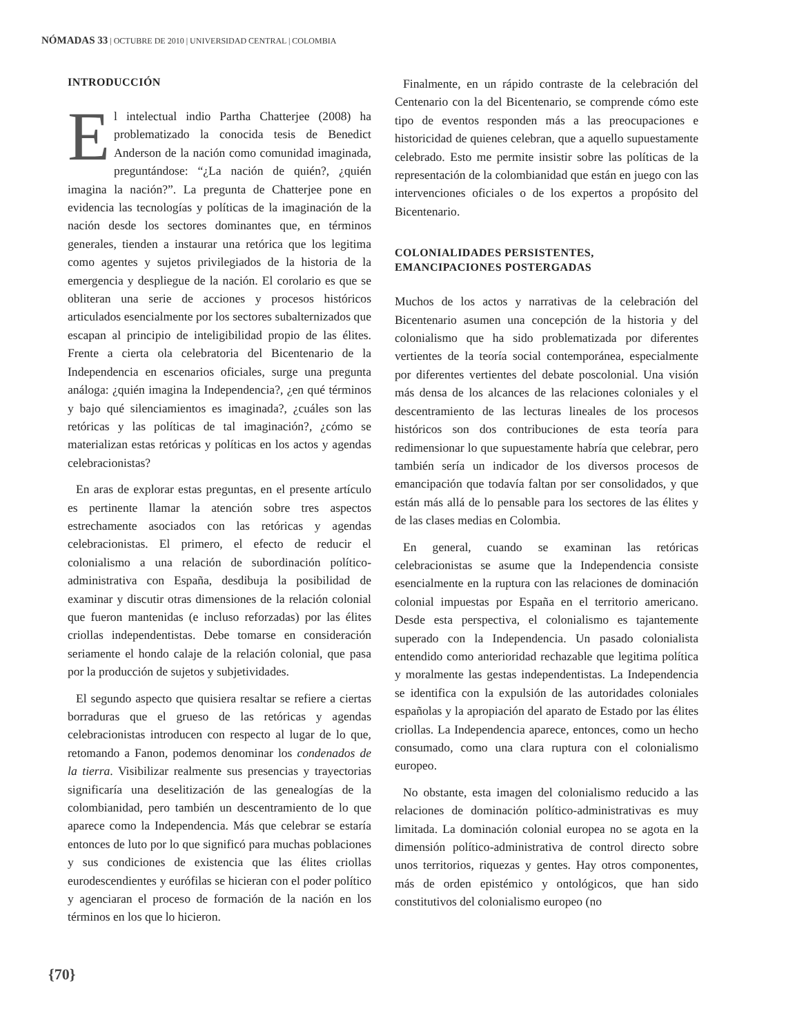NÓMADAS 33 | OCTUBRE DE 2010 | UNIVERSIDAD CENTRAL | COLOMBIA
INTRODUCCIÓN
El intelectual indio Partha Chatterjee (2008) ha problematizado la conocida tesis de Benedict Anderson de la nación como comunidad imaginada, preguntándose: “¿La nación de quién?, ¿quién imagina la nación?”. La pregunta de Chatterjee pone en evidencia las tecnologías y políticas de la imaginación de la nación desde los sectores dominantes que, en términos generales, tienden a instaurar una retórica que los legitima como agentes y sujetos privilegiados de la historia de la emergencia y despliegue de la nación. El corolario es que se obliteran una serie de acciones y procesos históricos articulados esencialmente por los sectores subalternizados que escapan al principio de inteligibilidad propio de las élites. Frente a cierta ola celebratoria del Bicentenario de la Independencia en escenarios oficiales, surge una pregunta análoga: ¿quién imagina la Independencia?, ¿en qué términos y bajo qué silenciamientos es imaginada?, ¿cuáles son las retóricas y las políticas de tal imaginación?, ¿cómo se materializan estas retóricas y políticas en los actos y agendas celebracionistas?
En aras de explorar estas preguntas, en el presente artículo es pertinente llamar la atención sobre tres aspectos estrechamente asociados con las retóricas y agendas celebracionistas. El primero, el efecto de reducir el colonialismo a una relación de subordinación político-administrativa con España, desdibuja la posibilidad de examinar y discutir otras dimensiones de la relación colonial que fueron mantenidas (e incluso reforzadas) por las élites criollas independentistas. Debe tomarse en consideración seriamente el hondo calaje de la relación colonial, que pasa por la producción de sujetos y subjetividades.
El segundo aspecto que quisiera resaltar se refiere a ciertas borraduras que el grueso de las retóricas y agendas celebracionistas introducen con respecto al lugar de lo que, retomando a Fanon, podemos denominar los condenados de la tierra. Visibilizar realmente sus presencias y trayectorias significaría una deselitización de las genealogías de la colombianidad, pero también un descentramiento de lo que aparece como la Independencia. Más que celebrar se estaría entonces de luto por lo que significó para muchas poblaciones y sus condiciones de existencia que las élites criollas eurodescendientes y eurófilas se hicieran con el poder político y agenciaran el proceso de formación de la nación en los términos en los que lo hicieron.
Finalmente, en un rápido contraste de la celebración del Centenario con la del Bicentenario, se comprende cómo este tipo de eventos responden más a las preocupaciones e historicidad de quienes celebran, que a aquello supuestamente celebrado. Esto me permite insistir sobre las políticas de la representación de la colombianidad que están en juego con las intervenciones oficiales o de los expertos a propósito del Bicentenario.
COLONIALIDADES PERSISTENTES,
EMANCIPACIONES POSTERGADAS
Muchos de los actos y narrativas de la celebración del Bicentenario asumen una concepción de la historia y del colonialismo que ha sido problematizada por diferentes vertientes de la teoría social contemporánea, especialmente por diferentes vertientes del debate poscolonial. Una visión más densa de los alcances de las relaciones coloniales y el descentramiento de las lecturas lineales de los procesos históricos son dos contribuciones de esta teoría para redimensionar lo que supuestamente habría que celebrar, pero también sería un indicador de los diversos procesos de emancipación que todavía faltan por ser consolidados, y que están más allá de lo pensable para los sectores de las élites y de las clases medias en Colombia.
En general, cuando se examinan las retóricas celebracionistas se asume que la Independencia consiste esencialmente en la ruptura con las relaciones de dominación colonial impuestas por España en el territorio americano. Desde esta perspectiva, el colonialismo es tajantemente superado con la Independencia. Un pasado colonialista entendido como anterioridad rechazable que legitima política y moralmente las gestas independentistas. La Independencia se identifica con la expulsión de las autoridades coloniales españolas y la apropiación del aparato de Estado por las élites criollas. La Independencia aparece, entonces, como un hecho consumado, como una clara ruptura con el colonialismo europeo.
No obstante, esta imagen del colonialismo reducido a las relaciones de dominación político-administrativas es muy limitada. La dominación colonial europea no se agota en la dimensión político-administrativa de control directo sobre unos territorios, riquezas y gentes. Hay otros componentes, más de orden epistémico y ontológicos, que han sido constitutivos del colonialismo europeo (no
{70}